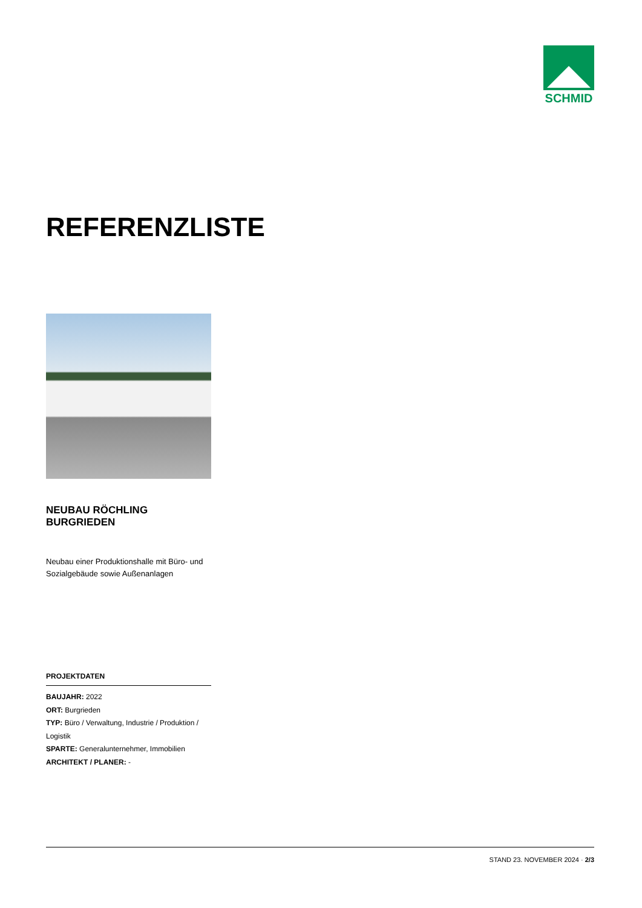SCHMID
REFERENZLISTE
NEUBAU RÖCHLING BURGRIEDEN
Neubau einer Produktionshalle mit Büro- und Sozialgebäude sowie Außenanlagen
PROJEKTDATEN
BAUJAHR: 2022
ORT: Burgrieden
TYP: Büro / Verwaltung, Industrie / Produktion / Logistik
SPARTE: Generalunternehmer, Immobilien
ARCHITEKT / PLANER: -
STAND 23. NOVEMBER 2024 · 2/3